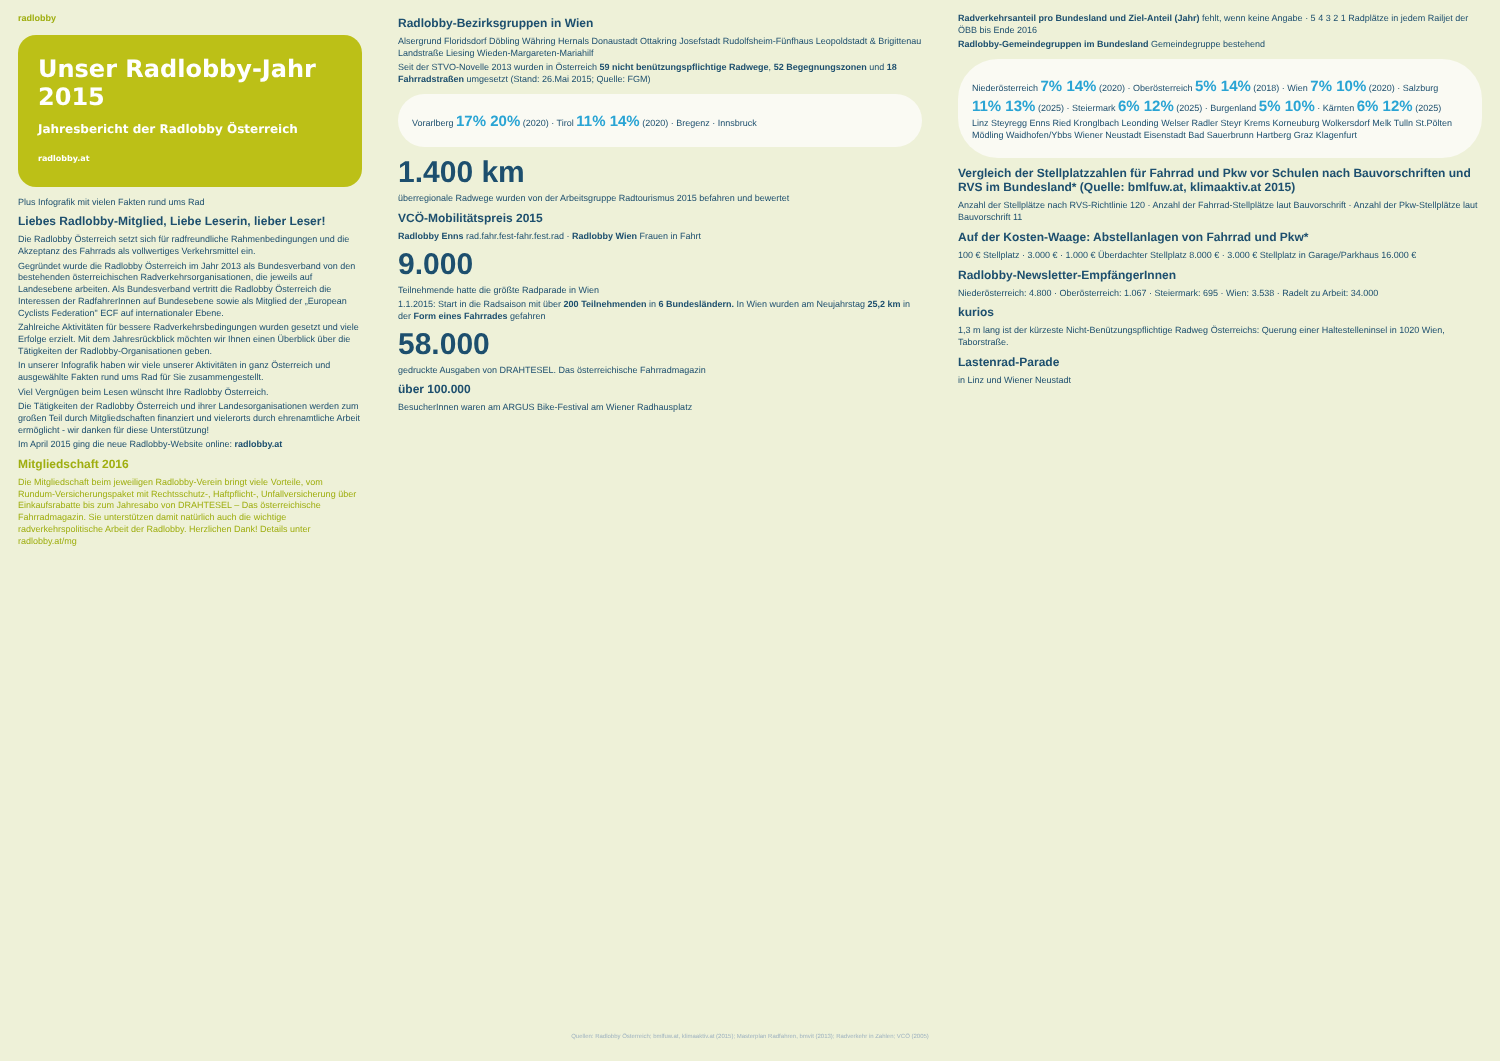radlobby
Unser Radlobby-Jahr 2015
Jahresbericht der Radlobby Österreich
radlobby.at
Plus Infografik mit vielen Fakten rund ums Rad
Liebes Radlobby-Mitglied, Liebe Leserin, lieber Leser!
Die Radlobby Österreich setzt sich für radfreundliche Rahmenbedingungen und die Akzeptanz des Fahrrads als vollwertiges Verkehrsmittel ein.
Gegründet wurde die Radlobby Österreich im Jahr 2013 als Bundesverband von den bestehenden österreichischen Radverkehrsorganisationen, die jeweils auf Landesebene arbeiten. Als Bundesverband vertritt die Radlobby Österreich die Interessen der RadfahrerInnen auf Bundesebene sowie als Mitglied der „European Cyclists Federation" ECF auf internationaler Ebene.
Zahlreiche Aktivitäten für bessere Radverkehrsbedingungen wurden gesetzt und viele Erfolge erzielt. Mit dem Jahresrückblick möchten wir Ihnen einen Überblick über die Tätigkeiten der Radlobby-Organisationen geben.
In unserer Infografik haben wir viele unserer Aktivitäten in ganz Österreich und ausgewählte Fakten rund ums Rad für Sie zusammengestellt.
Viel Vergnügen beim Lesen wünscht Ihre Radlobby Österreich.
Die Tätigkeiten der Radlobby Österreich und ihrer Landesorganisationen werden zum großen Teil durch Mitgliedschaften finanziert und vielerorts durch ehrenamtliche Arbeit ermöglicht - wir danken für diese Unterstützung!
Im April 2015 ging die neue Radlobby-Website online: radlobby.at
Mitgliedschaft 2016
Die Mitgliedschaft beim jeweiligen Radlobby-Verein bringt viele Vorteile, vom Rundum-Versicherungspaket mit Rechtsschutz-, Haftpflicht-, Unfallversicherung über Einkaufsrabatte bis zum Jahresabo von DRAHTESEL – Das österreichische Fahrradmagazin. Sie unterstützen damit natürlich auch die wichtige radverkehrspolitische Arbeit der Radlobby. Herzlichen Dank! Details unter radlobby.at/mg
Radlobby-Bezirksgruppen in Wien
Alsergrund Floridsdorf Döbling Währing Hernals Donaustadt Ottakring Josefstadt Rudolfsheim-Fünfhaus Leopoldstadt & Brigittenau Landstraße Liesing Wieden-Margareten-Mariahilf
Seit der STVO-Novelle 2013 wurden in Österreich 59 nicht benützungspflichtige Radwege, 52 Begegnungszonen und 18 Fahrradstraßen umgesetzt (Stand: 26.Mai 2015; Quelle: FGM)
Vorarlberg 17% 20% (2020) · Tirol 11% 14% (2020) · Bregenz · Innsbruck
1.400 km
überregionale Radwege wurden von der Arbeitsgruppe Radtourismus 2015 befahren und bewertet
VCÖ-Mobilitätspreis 2015
Radlobby Enns rad.fahr.fest-fahr.fest.rad · Radlobby Wien Frauen in Fahrt
9.000
Teilnehmende hatte die größte Radparade in Wien
1.1.2015: Start in die Radsaison mit über 200 Teilnehmenden in 6 Bundesländern. In Wien wurden am Neujahrstag 25,2 km in der Form eines Fahrrades gefahren
58.000
gedruckte Ausgaben von DRAHTESEL. Das österreichische Fahrradmagazin
über 100.000
BesucherInnen waren am ARGUS Bike-Festival am Wiener Radhausplatz
Radverkehrsanteil pro Bundesland und Ziel-Anteil (Jahr) fehlt, wenn keine Angabe · 5 4 3 2 1 Radplätze in jedem Railjet der ÖBB bis Ende 2016
Radlobby-Gemeindegruppen im Bundesland Gemeindegruppe bestehend
Niederösterreich 7% 14% (2020) · Oberösterreich 5% 14% (2018) · Wien 7% 10% (2020) · Salzburg 11% 13% (2025) · Steiermark 6% 12% (2025) · Burgenland 5% 10% · Kärnten 6% 12% (2025)
Linz Steyregg Enns Ried Kronglbach Leonding Welser Radler Steyr Krems Korneuburg Wolkersdorf Melk Tulln St.Pölten Mödling Waidhofen/Ybbs Wiener Neustadt Eisenstadt Bad Sauerbrunn Hartberg Graz Klagenfurt
Vergleich der Stellplatzzahlen für Fahrrad und Pkw vor Schulen nach Bauvorschriften und RVS im Bundesland* (Quelle: bmlfuw.at, klimaaktiv.at 2015)
Anzahl der Stellplätze nach RVS-Richtlinie 120 · Anzahl der Fahrrad-Stellplätze laut Bauvorschrift · Anzahl der Pkw-Stellplätze laut Bauvorschrift 11
Auf der Kosten-Waage: Abstellanlagen von Fahrrad und Pkw*
100 € Stellplatz · 3.000 € · 1.000 € Überdachter Stellplatz 8.000 € · 3.000 € Stellplatz in Garage/Parkhaus 16.000 €
Radlobby-Newsletter-EmpfängerInnen
Niederösterreich: 4.800 · Oberösterreich: 1.067 · Steiermark: 695 · Wien: 3.538 · Radelt zu Arbeit: 34.000
kurios
1,3 m lang ist der kürzeste Nicht-Benützungspflichtige Radweg Österreichs: Querung einer Haltestelleninsel in 1020 Wien, Taborstraße.
Lastenrad-Parade
in Linz und Wiener Neustadt
Quellen: Radlobby Österreich; bmlfuw.at, klimaaktiv.at (2015); Masterplan Radfahren, bmvit (2013); Radverkehr in Zahlen; VCÖ (2005)